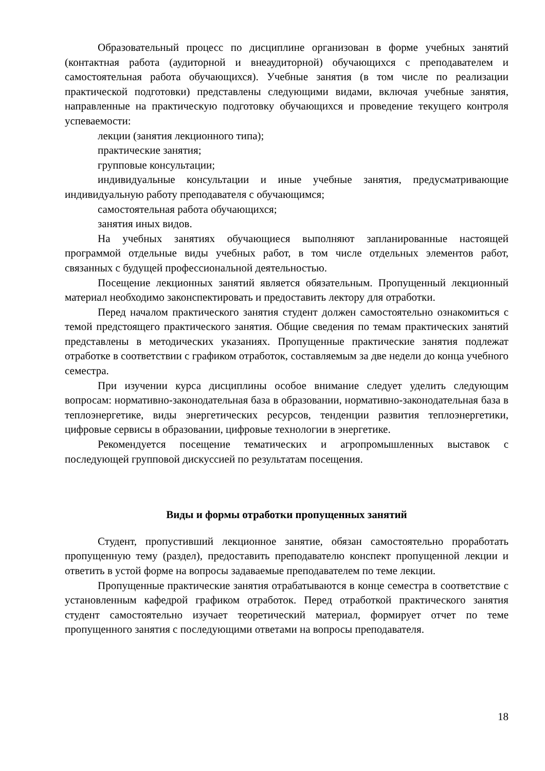Образовательный процесс по дисциплине организован в форме учебных занятий (контактная работа (аудиторной и внеаудиторной) обучающихся с преподавателем и самостоятельная работа обучающихся). Учебные занятия (в том числе по реализации практической подготовки) представлены следующими видами, включая учебные занятия, направленные на практическую подготовку обучающихся и проведение текущего контроля успеваемости:
лекции (занятия лекционного типа);
практические занятия;
групповые консультации;
индивидуальные консультации и иные учебные занятия, предусматривающие индивидуальную работу преподавателя с обучающимся;
самостоятельная работа обучающихся;
занятия иных видов.
На учебных занятиях обучающиеся выполняют запланированные настоящей программой отдельные виды учебных работ, в том числе отдельных элементов работ, связанных с будущей профессиональной деятельностью.
Посещение лекционных занятий является обязательным. Пропущенный лекционный материал необходимо законспектировать и предоставить лектору для отработки.
Перед началом практического занятия студент должен самостоятельно ознакомиться с темой предстоящего практического занятия. Общие сведения по темам практических занятий представлены в методических указаниях. Пропущенные практические занятия подлежат отработке в соответствии с графиком отработок, составляемым за две недели до конца учебного семестра.
При изучении курса дисциплины особое внимание следует уделить следующим вопросам: нормативно-законодательная база в образовании, нормативно-законодательная база в теплоэнергетике, виды энергетических ресурсов, тенденции развития теплоэнергетики, цифровые сервисы в образовании, цифровые технологии в энергетике.
Рекомендуется посещение тематических и агропромышленных выставок с последующей групповой дискуссией по результатам посещения.
Виды и формы отработки пропущенных занятий
Студент, пропустивший лекционное занятие, обязан самостоятельно проработать пропущенную тему (раздел), предоставить преподавателю конспект пропущенной лекции и ответить в устой форме на вопросы задаваемые преподавателем по теме лекции.
Пропущенные практические занятия отрабатываются в конце семестра в соответствие с установленным кафедрой графиком отработок. Перед отработкой практического занятия студент самостоятельно изучает теоретический материал, формирует отчет по теме пропущенного занятия с последующими ответами на вопросы преподавателя.
18